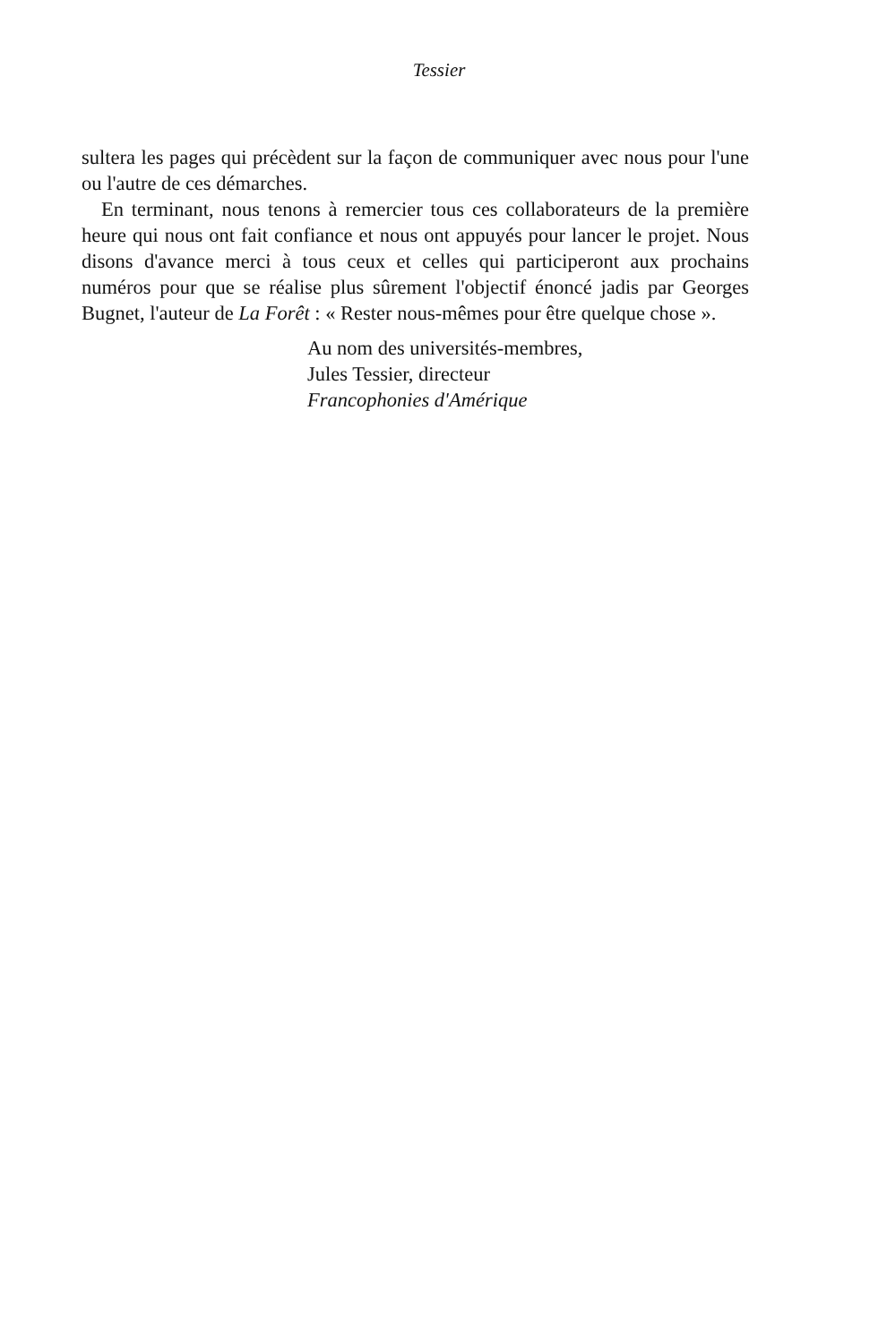Tessier
sultera les pages qui précèdent sur la façon de communiquer avec nous pour l'une ou l'autre de ces démarches.
En terminant, nous tenons à remercier tous ces collaborateurs de la première heure qui nous ont fait confiance et nous ont appuyés pour lancer le projet. Nous disons d'avance merci à tous ceux et celles qui participeront aux prochains numéros pour que se réalise plus sûrement l'objectif énoncé jadis par Georges Bugnet, l'auteur de La Forêt : « Rester nous-mêmes pour être quelque chose ».
Au nom des universités-membres,
Jules Tessier, directeur
Francophonies d'Amérique